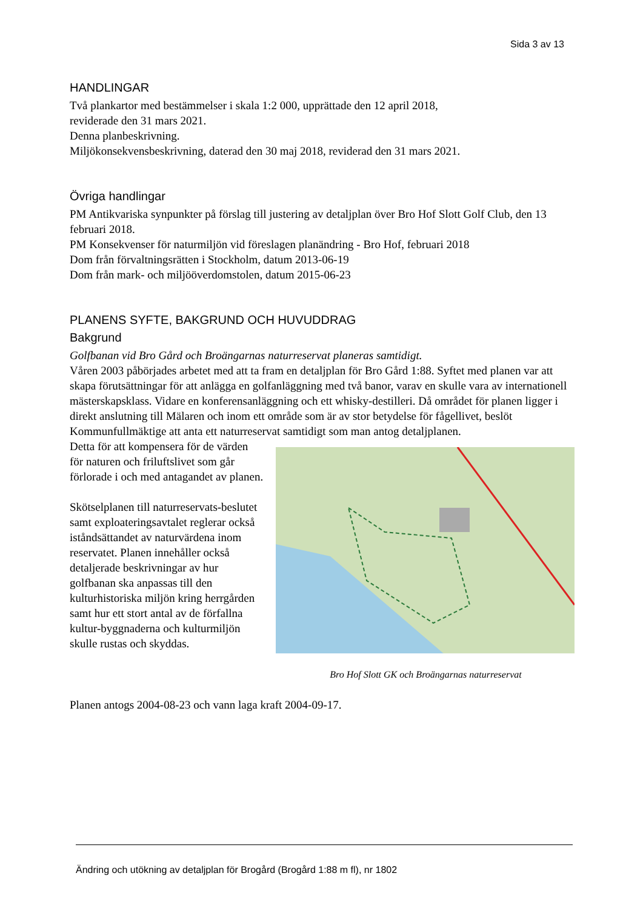Sida 3 av 13
HANDLINGAR
Två plankartor med bestämmelser i skala 1:2 000, upprättade den 12 april 2018,
reviderade den 31 mars 2021.
Denna planbeskrivning.
Miljökonsekvensbeskrivning, daterad den 30 maj 2018, reviderad den 31 mars 2021.
Övriga handlingar
PM Antikvariska synpunkter på förslag till justering av detaljplan över Bro Hof Slott Golf Club, den 13 februari 2018.
PM Konsekvenser för naturmiljön vid föreslagen planändring - Bro Hof, februari 2018
Dom från förvaltningsrätten i Stockholm, datum 2013-06-19
Dom från mark- och miljööverdomstolen, datum 2015-06-23
PLANENS SYFTE, BAKGRUND OCH HUVUDDRAG
Bakgrund
Golfbanan vid Bro Gård och Broängarnas naturreservat planeras samtidigt.
Våren 2003 påbörjades arbetet med att ta fram en detaljplan för Bro Gård 1:88. Syftet med planen var att skapa förutsättningar för att anlägga en golfanläggning med två banor, varav en skulle vara av internationell mästerskapsklass. Vidare en konferensanläggning och ett whisky-destilleri. Då området för planen ligger i direkt anslutning till Mälaren och inom ett område som är av stor betydelse för fågellivet, beslöt Kommunfullmäktige att anta ett naturreservat samtidigt som man antog detaljplanen.
Detta för att kompensera för de värden för naturen och friluftslivet som går förlorade i och med antagandet av planen.
Skötselplanen till naturreservats-beslutet samt exploateringsavtalet reglerar också iståndsättandet av naturvärdena inom reservatet. Planen innehåller också detaljerade beskrivningar av hur golfbanan ska anpassas till den kulturhistoriska miljön kring herrgården samt hur ett stort antal av de förfallna kultur-byggnaderna och kulturmiljön skulle rustas och skyddas.
Bro Hof Slott GK och Broängarnas naturreservat
Planen antogs 2004-08-23 och vann laga kraft 2004-09-17.
Ändring och utökning av detaljplan för Brogård (Brogård 1:88 m fl), nr 1802